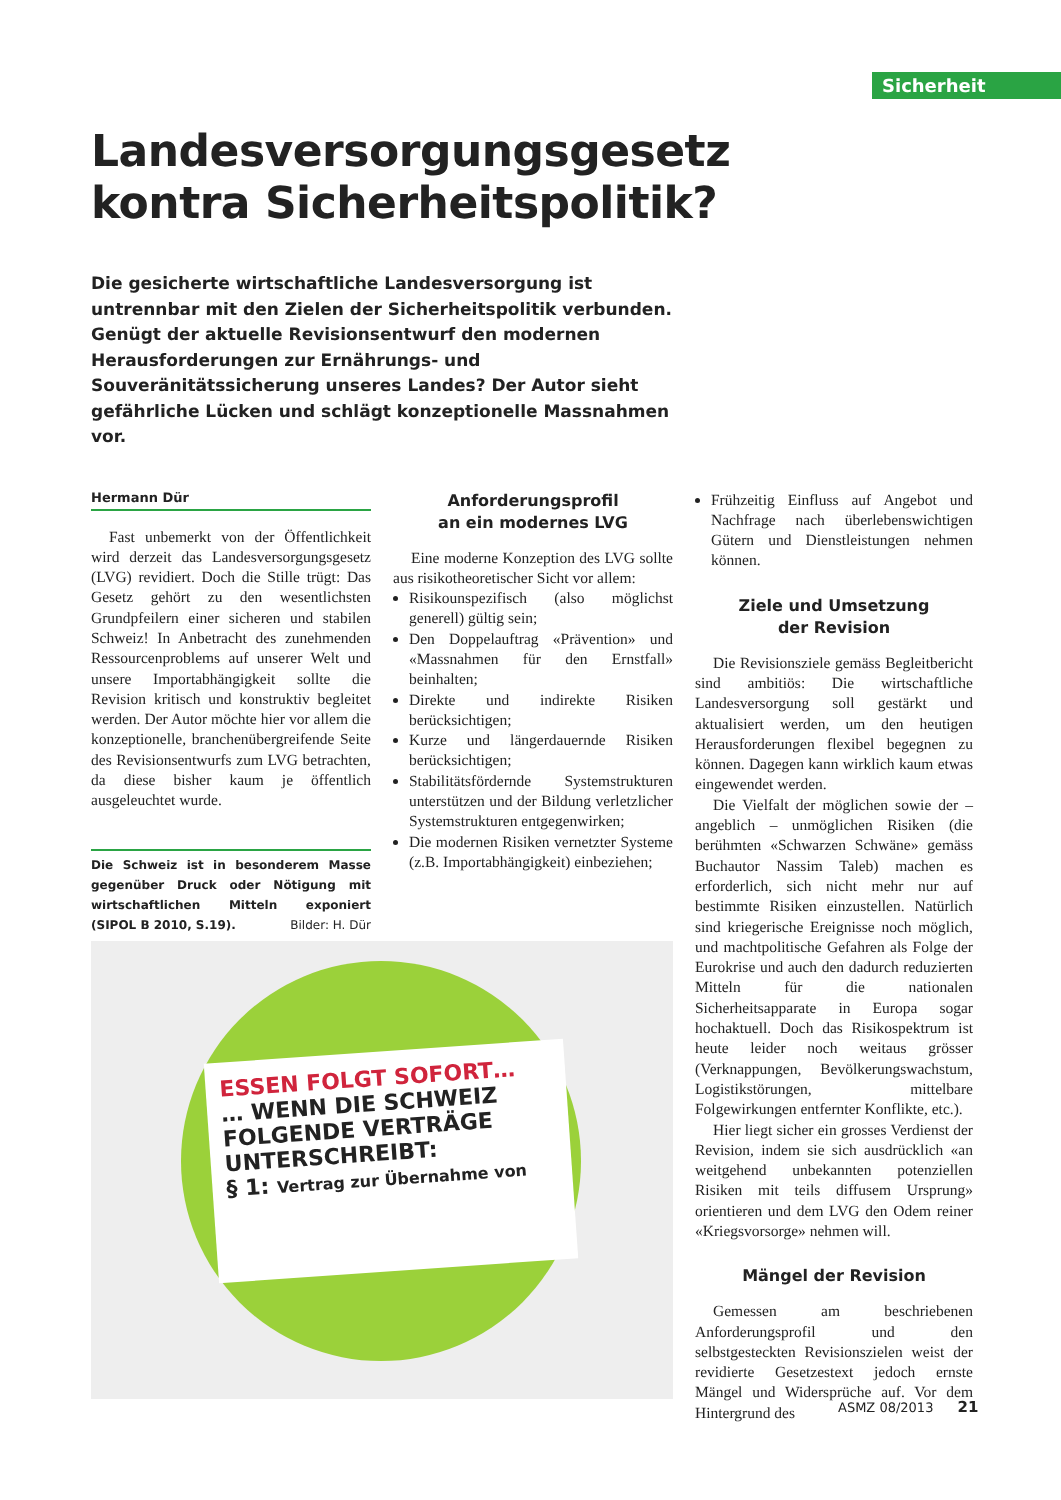Sicherheit
Landesversorgungsgesetz
kontra Sicherheitspolitik?
Die gesicherte wirtschaftliche Landesversorgung ist untrennbar mit den Zielen der Sicherheitspolitik verbunden. Genügt der aktuelle Revisionsentwurf den modernen Herausforderungen zur Ernährungs- und Souveränitätssicherung unseres Landes? Der Autor sieht gefährliche Lücken und schlägt konzeptionelle Massnahmen vor.
Hermann Dür
Fast unbemerkt von der Öffentlichkeit wird derzeit das Landesversorgungsgesetz (LVG) revidiert. Doch die Stille trügt: Das Gesetz gehört zu den wesentlichsten Grundpfeilern einer sicheren und stabilen Schweiz! In Anbetracht des zunehmenden Ressourcenproblems auf unserer Welt und unsere Importabhängigkeit sollte die Revision kritisch und konstruktiv begleitet werden. Der Autor möchte hier vor allem die konzeptionelle, branchenübergreifende Seite des Revisionsentwurfs zum LVG betrachten, da diese bisher kaum je öffentlich ausgeleuchtet wurde.
Die Schweiz ist in besonderem Masse gegenüber Druck oder Nötigung mit wirtschaftlichen Mitteln exponiert (SIPOL B 2010, S.19). Bilder: H. Dür
Anforderungsprofil
an ein modernes LVG
Eine moderne Konzeption des LVG sollte aus risikotheoretischer Sicht vor allem:
Risikounspezifisch (also möglichst generell) gültig sein;
Den Doppelauftrag «Prävention» und «Massnahmen für den Ernstfall» beinhalten;
Direkte und indirekte Risiken berücksichtigen;
Kurze und längerdauernde Risiken berücksichtigen;
Stabilitätsfördernde Systemstrukturen unterstützen und der Bildung verletzlicher Systemstrukturen entgegenwirken;
Die modernen Risiken vernetzter Systeme (z.B. Importabhängigkeit) einbeziehen;
ESSEN FOLGT SOFORT…
… WENN DIE SCHWEIZ
FOLGENDE VERTRÄGE
UNTERSCHREIBT:
§ 1: Vertrag zur Übernahme von
Frühzeitig Einfluss auf Angebot und Nachfrage nach überlebenswichtigen Gütern und Dienstleistungen nehmen können.
Ziele und Umsetzung
der Revision
Die Revisionsziele gemäss Begleitbericht sind ambitiös: Die wirtschaftliche Landesversorgung soll gestärkt und aktualisiert werden, um den heutigen Herausforderungen flexibel begegnen zu können. Dagegen kann wirklich kaum etwas eingewendet werden.
Die Vielfalt der möglichen sowie der – angeblich – unmöglichen Risiken (die berühmten «Schwarzen Schwäne» gemäss Buchautor Nassim Taleb) machen es erforderlich, sich nicht mehr nur auf bestimmte Risiken einzustellen. Natürlich sind kriegerische Ereignisse noch möglich, und machtpolitische Gefahren als Folge der Eurokrise und auch den dadurch reduzierten Mitteln für die nationalen Sicherheitsapparate in Europa sogar hochaktuell. Doch das Risikospektrum ist heute leider noch weitaus grösser (Verknappungen, Bevölkerungswachstum, Logistikstörungen, mittelbare Folgewirkungen entfernter Konflikte, etc.).
Hier liegt sicher ein grosses Verdienst der Revision, indem sie sich ausdrücklich «an weitgehend unbekannten potenziellen Risiken mit teils diffusem Ursprung» orientieren und dem LVG den Odem reiner «Kriegsvorsorge» nehmen will.
Mängel der Revision
Gemessen am beschriebenen Anforderungsprofil und den selbstgesteckten Revisionszielen weist der revidierte Gesetzestext jedoch ernste Mängel und Widersprüche auf. Vor dem Hintergrund des
ASMZ 08/2013 21